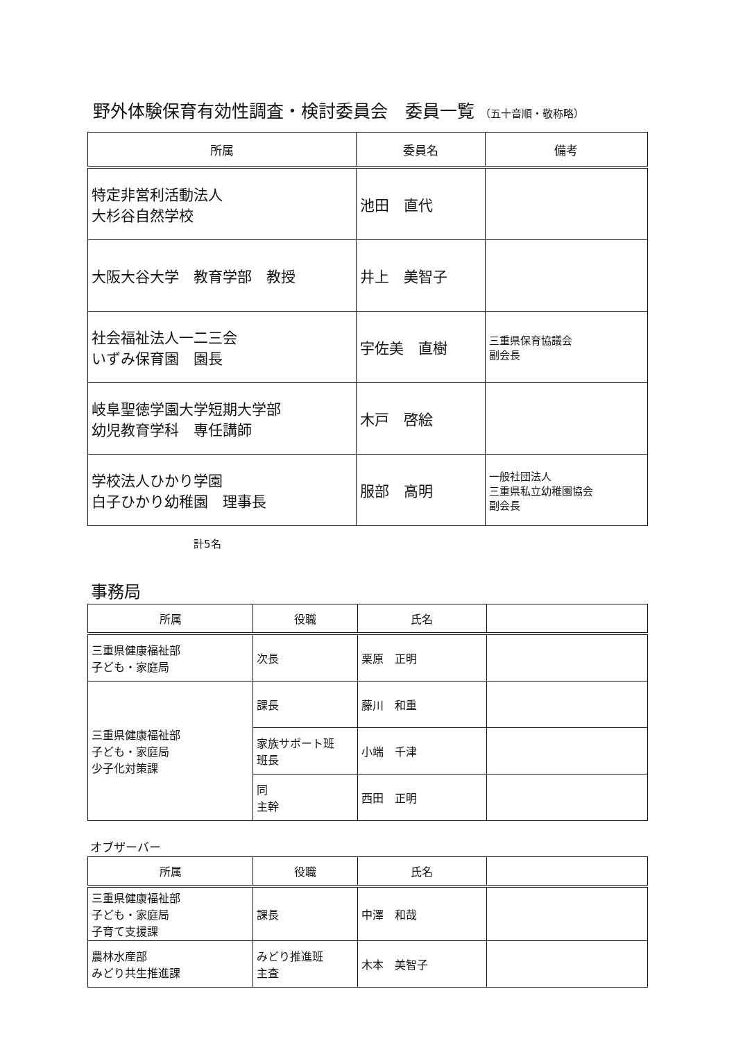野外体験保育有効性調査・検討委員会　委員一覧 （五十音順・敬称略）
| 所属 | 委員名 | 備考 |
| --- | --- | --- |
| 特定非営利活動法人 大杉谷自然学校 | 池田 直代 | |
| 大阪大谷大学 教育学部 教授 | 井上 美智子 | |
| 社会福祉法人一二三会 いずみ保育園 園長 | 宇佐美 直樹 | 三重県保育協議会 副会長 |
| 岐阜聖徳学園大学短期大学部 幼児教育学科 専任講師 | 木戸 啓絵 | |
| 学校法人ひかり学園 白子ひかり幼稚園 理事長 | 服部 高明 | 一般社団法人 三重県私立幼稚園協会 副会長 |
計5名
事務局
| 所属 | 役職 | 氏名 | |
| --- | --- | --- | --- |
| 三重県健康福祉部 子ども・家庭局 | 次長 | 栗原 正明 | |
| 三重県健康福祉部 子ども・家庭局 少子化対策課 | 課長 | 藤川 和重 | |
| | 家族サポート班 班長 | 小端 千津 | |
| | 同 主幹 | 西田 正明 | |
オブザーバー
| 所属 | 役職 | 氏名 | |
| --- | --- | --- | --- |
| 三重県健康福祉部 子ども・家庭局 子育て支援課 | 課長 | 中澤 和哉 | |
| 農林水産部 みどり共生推進課 | みどり推進班 主査 | 木本 美智子 | |